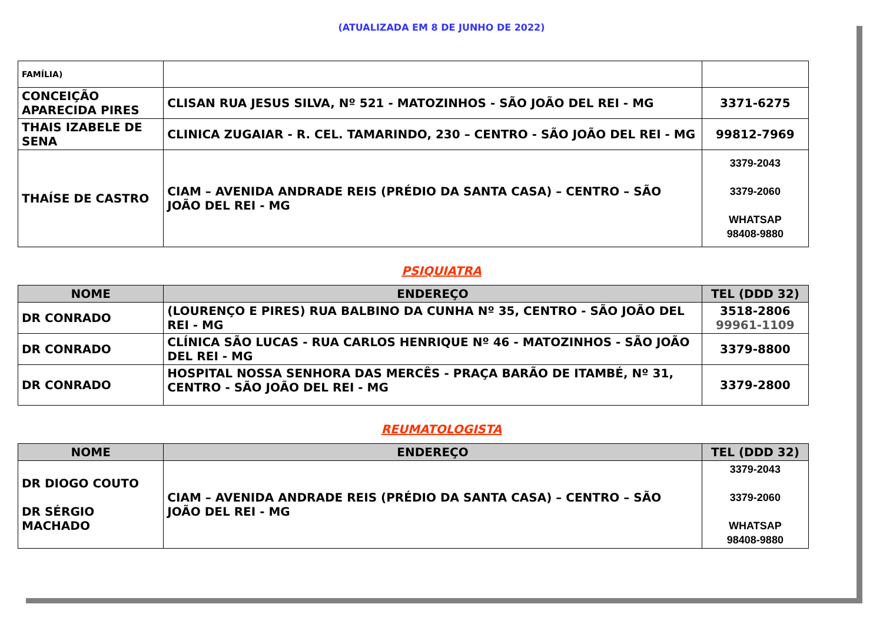(ATUALIZADA EM 8 DE JUNHO DE 2022)
| FAMÍLIA) | | |
| CONCEIÇÃO APARECIDA PIRES | CLISAN RUA JESUS SILVA, Nº 521 - MATOZINHOS - SÃO JOÃO DEL REI - MG | 3371-6275 |
| THAIS IZABELE DE SENA | CLINICA ZUGAIAR - R. CEL. TAMARINDO, 230 – CENTRO - SÃO JOÃO DEL REI - MG | 99812-7969 |
| THAÍSE DE CASTRO | CIAM – AVENIDA ANDRADE REIS (PRÉDIO DA SANTA CASA) – CENTRO – SÃO JOÃO DEL REI - MG | 3379-2043 3379-2060 WHATSAP 98408-9880 |
PSIQUIATRA
| NOME | ENDEREÇO | TEL (DDD 32) |
| --- | --- | --- |
| DR CONRADO | (LOURENÇO E PIRES) RUA BALBINO DA CUNHA Nº 35, CENTRO - SÃO JOÃO DEL REI - MG | 3518-2806 99961-1109 |
| DR CONRADO | CLÍNICA SÃO LUCAS - RUA CARLOS HENRIQUE Nº 46 - MATOZINHOS - SÃO JOÃO DEL REI - MG | 3379-8800 |
| DR CONRADO | HOSPITAL NOSSA SENHORA DAS MERCÊS - PRAÇA BARÃO DE ITAMBÉ, Nº 31, CENTRO - SÃO JOÃO DEL REI - MG | 3379-2800 |
REUMATOLOGISTA
| NOME | ENDEREÇO | TEL (DDD 32) |
| --- | --- | --- |
| DR DIOGO COUTO DR SÉRGIO MACHADO | CIAM – AVENIDA ANDRADE REIS (PRÉDIO DA SANTA CASA) – CENTRO – SÃO JOÃO DEL REI - MG | 3379-2043 3379-2060 WHATSAP 98408-9880 |